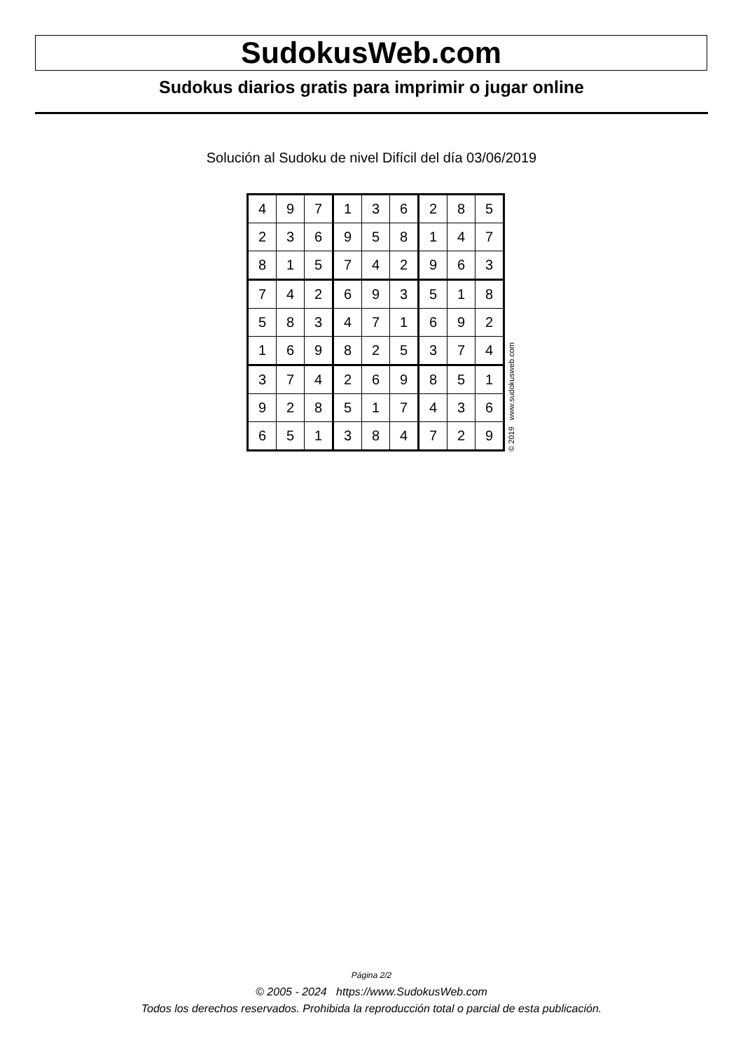SudokusWeb.com
Sudokus diarios gratis para imprimir o jugar online
Solución al Sudoku de nivel Difícil del día 03/06/2019
| 4 | 9 | 7 | 1 | 3 | 6 | 2 | 8 | 5 |
| 2 | 3 | 6 | 9 | 5 | 8 | 1 | 4 | 7 |
| 8 | 1 | 5 | 7 | 4 | 2 | 9 | 6 | 3 |
| 7 | 4 | 2 | 6 | 9 | 3 | 5 | 1 | 8 |
| 5 | 8 | 3 | 4 | 7 | 1 | 6 | 9 | 2 |
| 1 | 6 | 9 | 8 | 2 | 5 | 3 | 7 | 4 |
| 3 | 7 | 4 | 2 | 6 | 9 | 8 | 5 | 1 |
| 9 | 2 | 8 | 5 | 1 | 7 | 4 | 3 | 6 |
| 6 | 5 | 1 | 3 | 8 | 4 | 7 | 2 | 9 |
© 2019 www.sudokusweb.com
Página 2/2
© 2005 - 2024 https://www.SudokusWeb.com
Todos los derechos reservados. Prohibida la reproducción total o parcial de esta publicación.